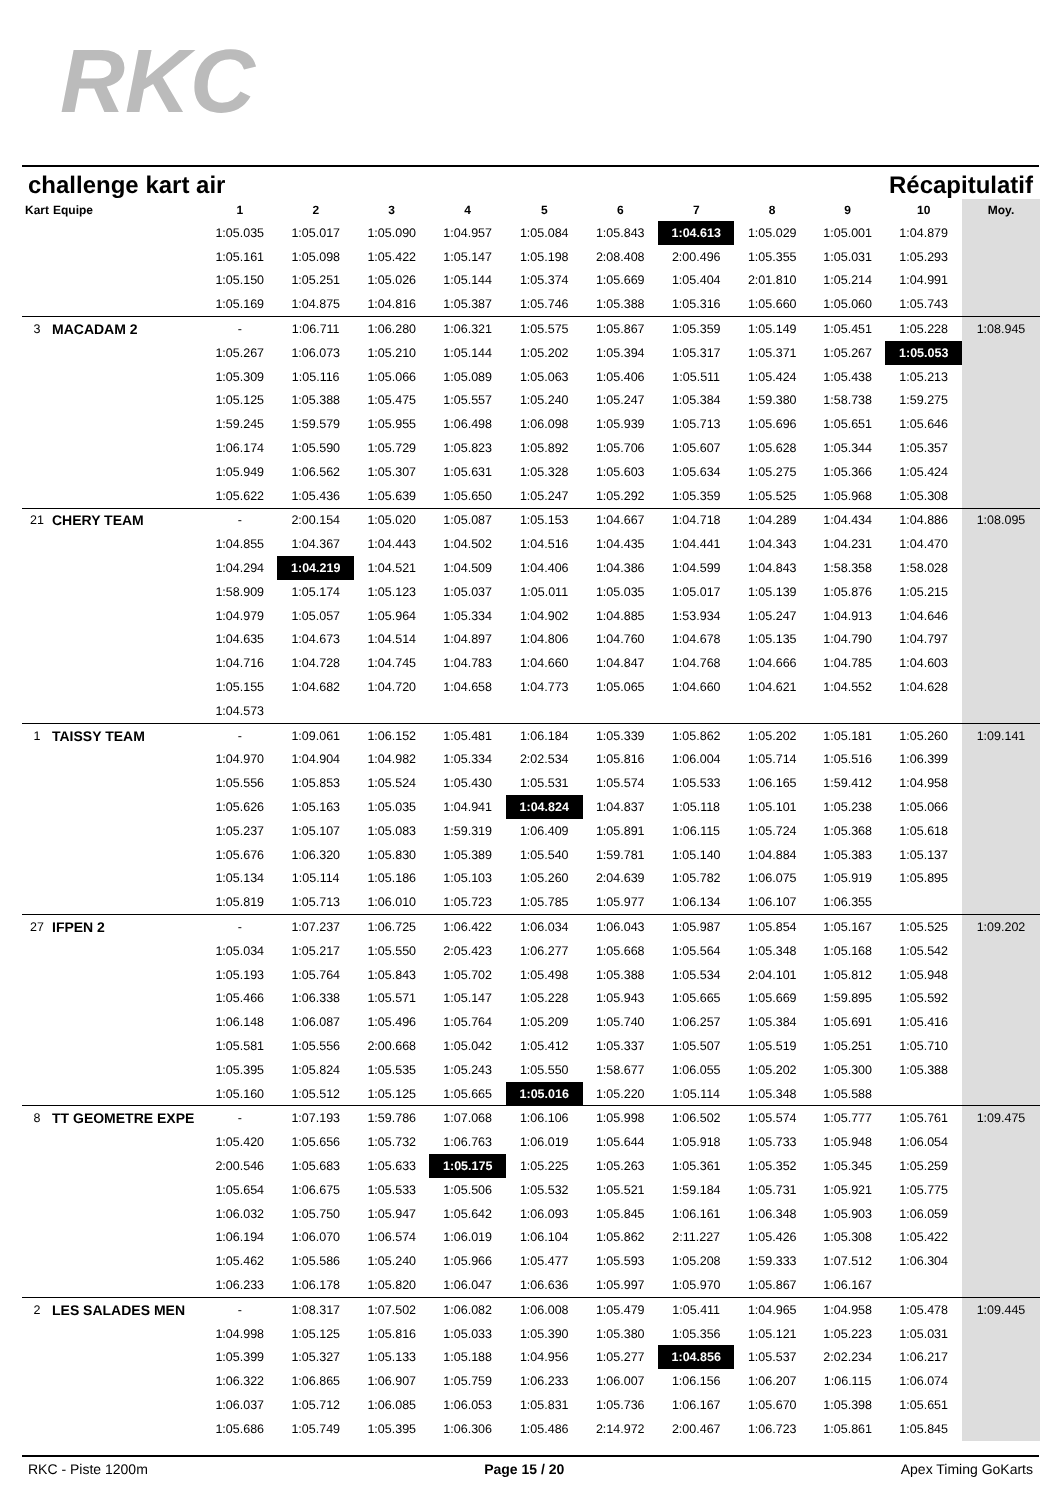RKC
challenge kart air Récapitulatif
| Kart | Equipe | 1 | 2 | 3 | 4 | 5 | 6 | 7 | 8 | 9 | 10 | Moy. |
| --- | --- | --- | --- | --- | --- | --- | --- | --- | --- | --- | --- | --- |
| | | 1:05.035 | 1:05.017 | 1:05.090 | 1:04.957 | 1:05.084 | 1:05.843 | 1:04.613 | 1:05.029 | 1:05.001 | 1:04.879 | |
| | | 1:05.161 | 1:05.098 | 1:05.422 | 1:05.147 | 1:05.198 | 2:08.408 | 2:00.496 | 1:05.355 | 1:05.031 | 1:05.293 | |
| | | 1:05.150 | 1:05.251 | 1:05.026 | 1:05.144 | 1:05.374 | 1:05.669 | 1:05.404 | 2:01.810 | 1:05.214 | 1:04.991 | |
| | | 1:05.169 | 1:04.875 | 1:04.816 | 1:05.387 | 1:05.746 | 1:05.388 | 1:05.316 | 1:05.660 | 1:05.060 | 1:05.743 | |
| 3 | MACADAM 2 | - | 1:06.711 | 1:06.280 | 1:06.321 | 1:05.575 | 1:05.867 | 1:05.359 | 1:05.149 | 1:05.451 | 1:05.228 | 1:08.945 |
| | | 1:05.267 | 1:06.073 | 1:05.210 | 1:05.144 | 1:05.202 | 1:05.394 | 1:05.317 | 1:05.371 | 1:05.267 | 1:05.053 | |
| | | 1:05.309 | 1:05.116 | 1:05.066 | 1:05.089 | 1:05.063 | 1:05.406 | 1:05.511 | 1:05.424 | 1:05.438 | 1:05.213 | |
| | | 1:05.125 | 1:05.388 | 1:05.475 | 1:05.557 | 1:05.240 | 1:05.247 | 1:05.384 | 1:59.380 | 1:58.738 | 1:59.275 | |
| | | 1:59.245 | 1:59.579 | 1:05.955 | 1:06.498 | 1:06.098 | 1:05.939 | 1:05.713 | 1:05.696 | 1:05.651 | 1:05.646 | |
| | | 1:06.174 | 1:05.590 | 1:05.729 | 1:05.823 | 1:05.892 | 1:05.706 | 1:05.607 | 1:05.628 | 1:05.344 | 1:05.357 | |
| | | 1:05.949 | 1:06.562 | 1:05.307 | 1:05.631 | 1:05.328 | 1:05.603 | 1:05.634 | 1:05.275 | 1:05.366 | 1:05.424 | |
| | | 1:05.622 | 1:05.436 | 1:05.639 | 1:05.650 | 1:05.247 | 1:05.292 | 1:05.359 | 1:05.525 | 1:05.968 | 1:05.308 | |
| 21 | CHERY TEAM | - | 2:00.154 | 1:05.020 | 1:05.087 | 1:05.153 | 1:04.667 | 1:04.718 | 1:04.289 | 1:04.434 | 1:04.886 | 1:08.095 |
| | | 1:04.855 | 1:04.367 | 1:04.443 | 1:04.502 | 1:04.516 | 1:04.435 | 1:04.441 | 1:04.343 | 1:04.231 | 1:04.470 | |
| | | 1:04.294 | 1:04.219 | 1:04.521 | 1:04.509 | 1:04.406 | 1:04.386 | 1:04.599 | 1:04.843 | 1:58.358 | 1:58.028 | |
| | | 1:58.909 | 1:05.174 | 1:05.123 | 1:05.037 | 1:05.011 | 1:05.035 | 1:05.017 | 1:05.139 | 1:05.876 | 1:05.215 | |
| | | 1:04.979 | 1:05.057 | 1:05.964 | 1:05.334 | 1:04.902 | 1:04.885 | 1:53.934 | 1:05.247 | 1:04.913 | 1:04.646 | |
| | | 1:04.635 | 1:04.673 | 1:04.514 | 1:04.897 | 1:04.806 | 1:04.760 | 1:04.678 | 1:05.135 | 1:04.790 | 1:04.797 | |
| | | 1:04.716 | 1:04.728 | 1:04.745 | 1:04.783 | 1:04.660 | 1:04.847 | 1:04.768 | 1:04.666 | 1:04.785 | 1:04.603 | |
| | | 1:05.155 | 1:04.682 | 1:04.720 | 1:04.658 | 1:04.773 | 1:05.065 | 1:04.660 | 1:04.621 | 1:04.552 | 1:04.628 | |
| | | 1:04.573 | | | | | | | | | | |
| 1 | TAISSY TEAM | - | 1:09.061 | 1:06.152 | 1:05.481 | 1:06.184 | 1:05.339 | 1:05.862 | 1:05.202 | 1:05.181 | 1:05.260 | 1:09.141 |
| | | 1:04.970 | 1:04.904 | 1:04.982 | 1:05.334 | 2:02.534 | 1:05.816 | 1:06.004 | 1:05.714 | 1:05.516 | 1:06.399 | |
| | | 1:05.556 | 1:05.853 | 1:05.524 | 1:05.430 | 1:05.531 | 1:05.574 | 1:05.533 | 1:06.165 | 1:59.412 | 1:04.958 | |
| | | 1:05.626 | 1:05.163 | 1:05.035 | 1:04.941 | 1:04.824 | 1:04.837 | 1:05.118 | 1:05.101 | 1:05.238 | 1:05.066 | |
| | | 1:05.237 | 1:05.107 | 1:05.083 | 1:59.319 | 1:06.409 | 1:05.891 | 1:06.115 | 1:05.724 | 1:05.368 | 1:05.618 | |
| | | 1:05.676 | 1:06.320 | 1:05.830 | 1:05.389 | 1:05.540 | 1:59.781 | 1:05.140 | 1:04.884 | 1:05.383 | 1:05.137 | |
| | | 1:05.134 | 1:05.114 | 1:05.186 | 1:05.103 | 1:05.260 | 2:04.639 | 1:05.782 | 1:06.075 | 1:05.919 | 1:05.895 | |
| | | 1:05.819 | 1:05.713 | 1:06.010 | 1:05.723 | 1:05.785 | 1:05.977 | 1:06.134 | 1:06.107 | 1:06.355 | | |
| 27 | IFPEN 2 | - | 1:07.237 | 1:06.725 | 1:06.422 | 1:06.034 | 1:06.043 | 1:05.987 | 1:05.854 | 1:05.167 | 1:05.525 | 1:09.202 |
| | | 1:05.034 | 1:05.217 | 1:05.550 | 2:05.423 | 1:06.277 | 1:05.668 | 1:05.564 | 1:05.348 | 1:05.168 | 1:05.542 | |
| | | 1:05.193 | 1:05.764 | 1:05.843 | 1:05.702 | 1:05.498 | 1:05.388 | 1:05.534 | 2:04.101 | 1:05.812 | 1:05.948 | |
| | | 1:05.466 | 1:06.338 | 1:05.571 | 1:05.147 | 1:05.228 | 1:05.943 | 1:05.665 | 1:05.669 | 1:59.895 | 1:05.592 | |
| | | 1:06.148 | 1:06.087 | 1:05.496 | 1:05.764 | 1:05.209 | 1:05.740 | 1:06.257 | 1:05.384 | 1:05.691 | 1:05.416 | |
| | | 1:05.581 | 1:05.556 | 2:00.668 | 1:05.042 | 1:05.412 | 1:05.337 | 1:05.507 | 1:05.519 | 1:05.251 | 1:05.710 | |
| | | 1:05.395 | 1:05.824 | 1:05.535 | 1:05.243 | 1:05.550 | 1:58.677 | 1:06.055 | 1:05.202 | 1:05.300 | 1:05.388 | |
| | | 1:05.160 | 1:05.512 | 1:05.125 | 1:05.665 | 1:05.016 | 1:05.220 | 1:05.114 | 1:05.348 | 1:05.588 | | |
| 8 | TT GEOMETRE EXPE | - | 1:07.193 | 1:59.786 | 1:07.068 | 1:06.106 | 1:05.998 | 1:06.502 | 1:05.574 | 1:05.777 | 1:05.761 | 1:09.475 |
| | | 1:05.420 | 1:05.656 | 1:05.732 | 1:06.763 | 1:06.019 | 1:05.644 | 1:05.918 | 1:05.733 | 1:05.948 | 1:06.054 | |
| | | 2:00.546 | 1:05.683 | 1:05.633 | 1:05.175 | 1:05.225 | 1:05.263 | 1:05.361 | 1:05.352 | 1:05.345 | 1:05.259 | |
| | | 1:05.654 | 1:06.675 | 1:05.533 | 1:05.506 | 1:05.532 | 1:05.521 | 1:59.184 | 1:05.731 | 1:05.921 | 1:05.775 | |
| | | 1:06.032 | 1:05.750 | 1:05.947 | 1:05.642 | 1:06.093 | 1:05.845 | 1:06.161 | 1:06.348 | 1:05.903 | 1:06.059 | |
| | | 1:06.194 | 1:06.070 | 1:06.574 | 1:06.019 | 1:06.104 | 1:05.862 | 2:11.227 | 1:05.426 | 1:05.308 | 1:05.422 | |
| | | 1:05.462 | 1:05.586 | 1:05.240 | 1:05.966 | 1:05.477 | 1:05.593 | 1:05.208 | 1:59.333 | 1:07.512 | 1:06.304 | |
| | | 1:06.233 | 1:06.178 | 1:05.820 | 1:06.047 | 1:06.636 | 1:05.997 | 1:05.970 | 1:05.867 | 1:06.167 | | |
| 2 | LES SALADES MEN | - | 1:08.317 | 1:07.502 | 1:06.082 | 1:06.008 | 1:05.479 | 1:05.411 | 1:04.965 | 1:04.958 | 1:05.478 | 1:09.445 |
| | | 1:04.998 | 1:05.125 | 1:05.816 | 1:05.033 | 1:05.390 | 1:05.380 | 1:05.356 | 1:05.121 | 1:05.223 | 1:05.031 | |
| | | 1:05.399 | 1:05.327 | 1:05.133 | 1:05.188 | 1:04.956 | 1:05.277 | 1:04.856 | 1:05.537 | 2:02.234 | 1:06.217 | |
| | | 1:06.322 | 1:06.865 | 1:06.907 | 1:05.759 | 1:06.233 | 1:06.007 | 1:06.156 | 1:06.207 | 1:06.115 | 1:06.074 | |
| | | 1:06.037 | 1:05.712 | 1:06.085 | 1:06.053 | 1:05.831 | 1:05.736 | 1:06.167 | 1:05.670 | 1:05.398 | 1:05.651 | |
| | | 1:05.686 | 1:05.749 | 1:05.395 | 1:06.306 | 1:05.486 | 2:14.972 | 2:00.467 | 1:06.723 | 1:05.861 | 1:05.845 | |
RKC - Piste 1200m Page 15 / 20 Apex Timing GoKarts